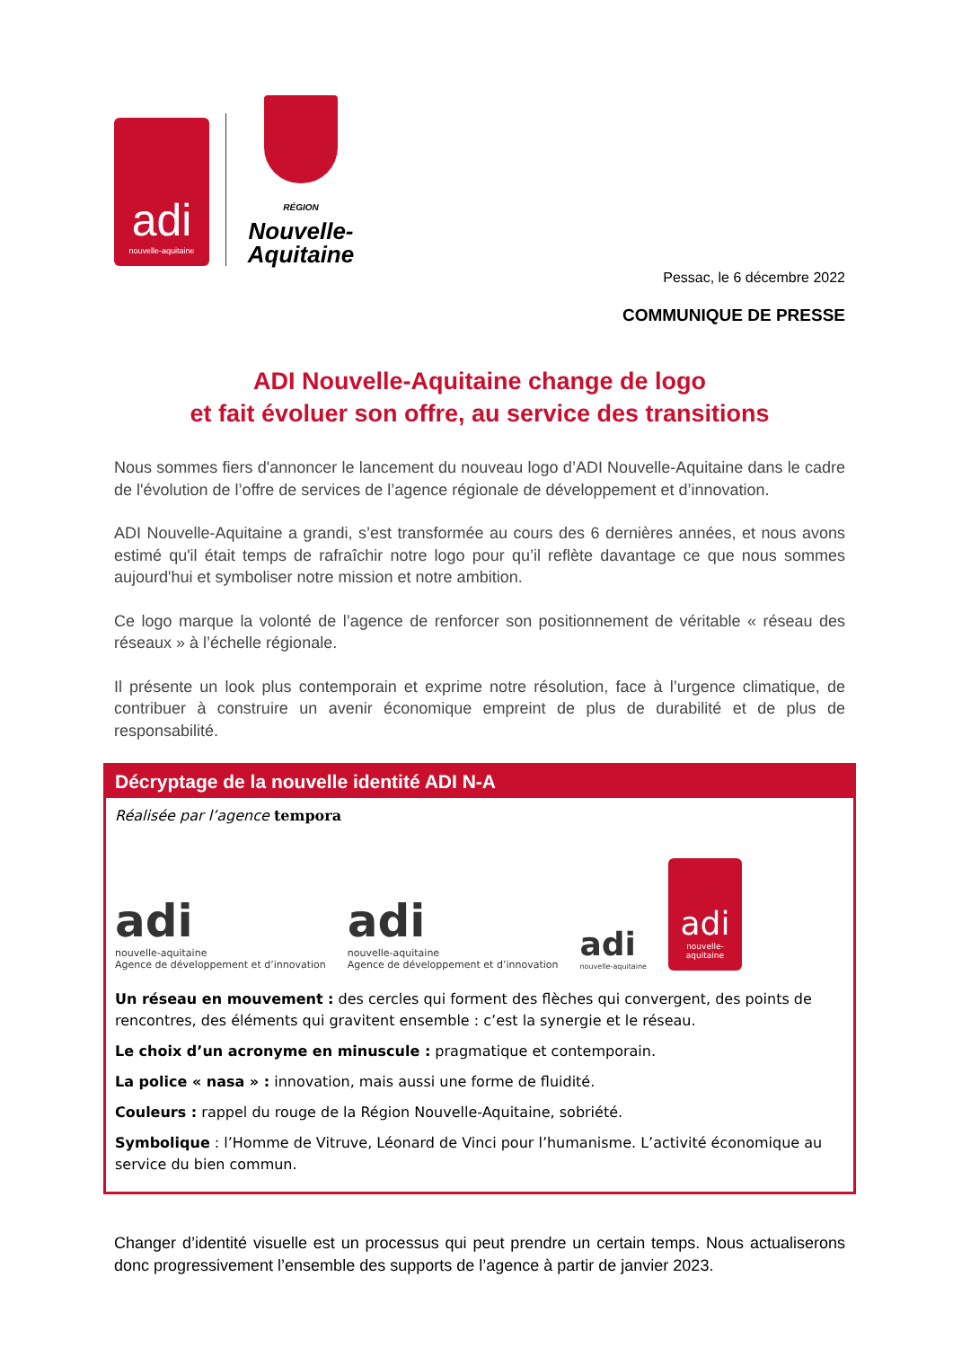adi
nouvelle-aquitaine
RÉGION
Nouvelle-
Aquitaine
Pessac, le 6 décembre 2022
COMMUNIQUE DE PRESSE
ADI Nouvelle-Aquitaine change de logo
et fait évoluer son offre, au service des transitions
Nous sommes fiers d'annoncer le lancement du nouveau logo d’ADI Nouvelle-Aquitaine dans le cadre de l'évolution de l’offre de services de l’agence régionale de développement et d’innovation.
ADI Nouvelle-Aquitaine a grandi, s’est transformée au cours des 6 dernières années, et nous avons estimé qu'il était temps de rafraîchir notre logo pour qu’il reflète davantage ce que nous sommes aujourd'hui et symboliser notre mission et notre ambition.
Ce logo marque la volonté de l’agence de renforcer son positionnement de véritable « réseau des réseaux » à l’échelle régionale.
Il présente un look plus contemporain et exprime notre résolution, face à l’urgence climatique, de contribuer à construire un avenir économique empreint de plus de durabilité et de plus de responsabilité.
Décryptage de la nouvelle identité ADI N-A
Réalisée par l’agence tempora
adi
nouvelle-aquitaine
Agence de développement et d’innovation
adi
nouvelle-aquitaine
Agence de développement et d’innovation
adi
nouvelle-aquitaine
adi
nouvelle-aquitaine
Un réseau en mouvement : des cercles qui forment des flèches qui convergent, des points de rencontres, des éléments qui gravitent ensemble : c’est la synergie et le réseau.
Le choix d’un acronyme en minuscule : pragmatique et contemporain.
La police « nasa » : innovation, mais aussi une forme de fluidité.
Couleurs : rappel du rouge de la Région Nouvelle-Aquitaine, sobriété.
Symbolique : l’Homme de Vitruve, Léonard de Vinci pour l’humanisme. L’activité économique au service du bien commun.
Changer d’identité visuelle est un processus qui peut prendre un certain temps. Nous actualiserons donc progressivement l’ensemble des supports de l’agence à partir de janvier 2023.